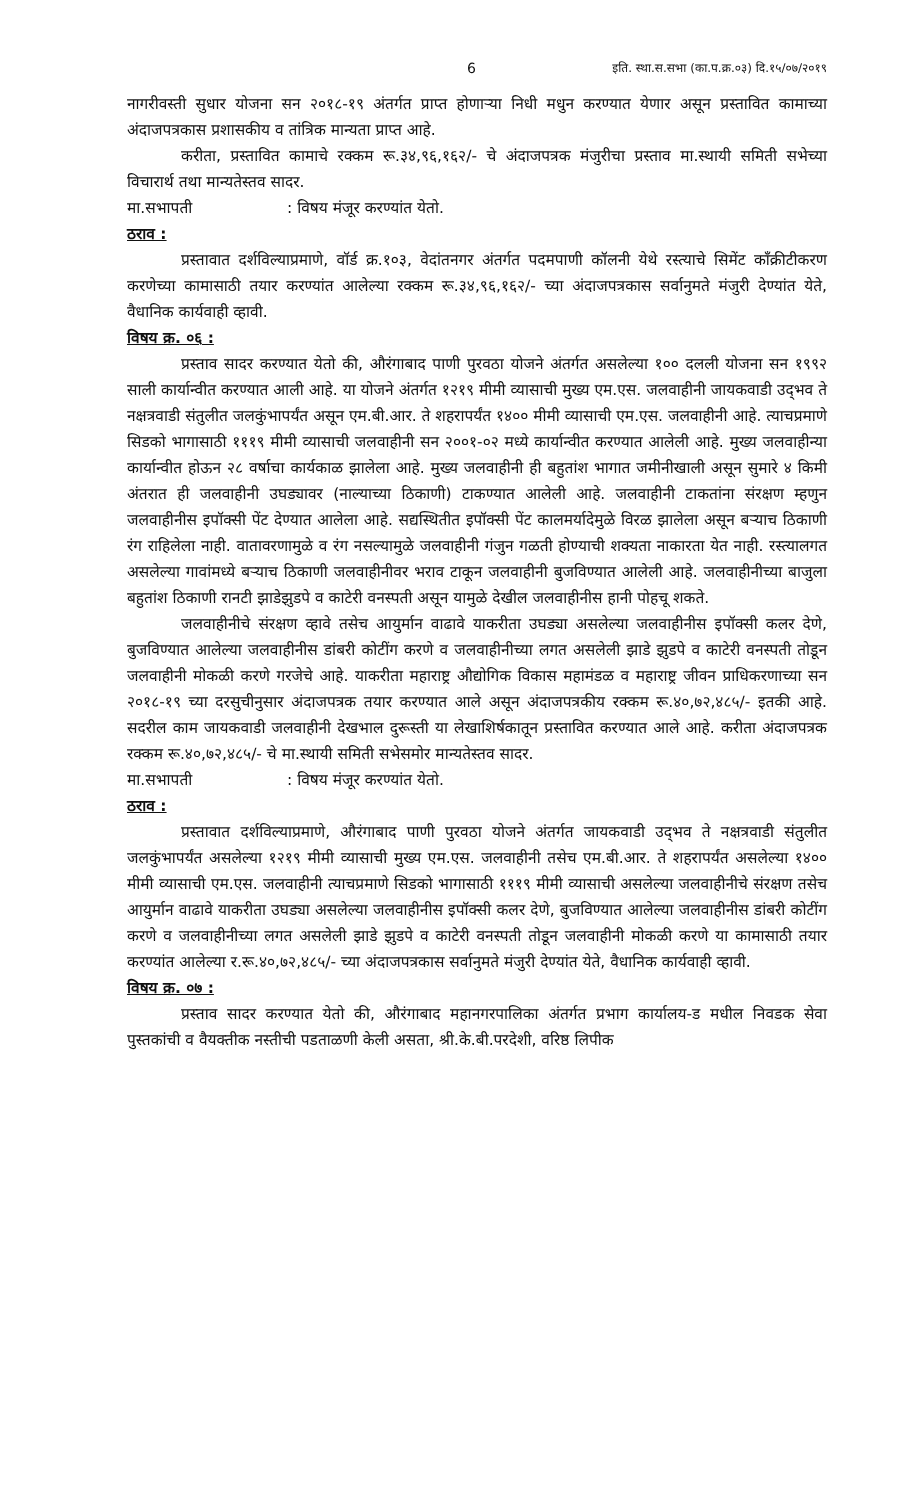6 इति. स्था.स.सभा (का.प.क्र.०३) दि.१५/०७/२०१९
नागरीवस्ती सुधार योजना सन २०१८-१९ अंतर्गत प्राप्त होणाऱ्या निधी मधुन करण्यात येणार असून प्रस्तावित कामाच्या अंदाजपत्रकास प्रशासकीय व तांत्रिक मान्यता प्राप्त आहे.
करीता, प्रस्तावित कामाचे रक्कम रू.३४,९६,१६२/- चे अंदाजपत्रक मंजुरीचा प्रस्ताव मा.स्थायी समिती सभेच्या विचारार्थ तथा मान्यतेस्तव सादर.
मा.सभापती: विषय मंजूर करण्यांत येतो.
ठराव :
प्रस्तावात दर्शविल्याप्रमाणे, वॉर्ड क्र.१०३, वेदांतनगर अंतर्गत पदमपाणी कॉलनी येथे रस्त्याचे सिमेंट कॉंक्रीटीकरण करणेच्या कामासाठी तयार करण्यांत आलेल्या रक्कम रू.३४,९६,१६२/- च्या अंदाजपत्रकास सर्वानुमते मंजुरी देण्यांत येते, वैधानिक कार्यवाही व्हावी.
विषय क्र. ०६ :
प्रस्ताव सादर करण्यात येतो की, औरंगाबाद पाणी पुरवठा योजने अंतर्गत असलेल्या १०० दलली योजना सन १९९२ साली कार्यान्वीत करण्यात आली आहे. या योजने अंतर्गत १२१९ मीमी व्यासाची मुख्य एम.एस. जलवाहीनी जायकवाडी उद्‌भव ते नक्षत्रवाडी संतुलीत जलकुंभापर्यंत असून एम.बी.आर. ते शहरापर्यंत १४०० मीमी व्यासाची एम.एस. जलवाहीनी आहे. त्याचप्रमाणे सिडको भागासाठी १११९ मीमी व्यासाची जलवाहीनी सन २००१-०२ मध्ये कार्यान्वीत करण्यात आलेली आहे. मुख्य जलवाहीन्या कार्यान्वीत होऊन २८ वर्षाचा कार्यकाळ झालेला आहे. मुख्य जलवाहीनी ही बहुतांश भागात जमीनीखाली असून सुमारे ४ किमी अंतरात ही जलवाहीनी उघड्यावर (नाल्याच्या ठिकाणी) टाकण्यात आलेली आहे. जलवाहीनी टाकतांना संरक्षण म्हणुन जलवाहीनीस इपॉक्सी पेंट देण्यात आलेला आहे. सद्यस्थितीत इपॉक्सी पेंट कालमर्यादेमुळे विरळ झालेला असून बऱ्याच ठिकाणी रंग राहिलेला नाही. वातावरणामुळे व रंग नसल्यामुळे जलवाहीनी गंजुन गळती होण्याची शक्यता नाकारता येत नाही. रस्त्यालगत असलेल्या गावांमध्ये बऱ्याच ठिकाणी जलवाहीनीवर भराव टाकून जलवाहीनी बुजविण्यात आलेली आहे. जलवाहीनीच्या बाजुला बहुतांश ठिकाणी रानटी झाडेझुडपे व काटेरी वनस्पती असून यामुळे देखील जलवाहीनीस हानी पोहचू शकते.
जलवाहीनीचे संरक्षण व्हावे तसेच आयुर्मान वाढावे याकरीता उघड्या असलेल्या जलवाहीनीस इपॉक्सी कलर देणे, बुजविण्यात आलेल्या जलवाहीनीस डांबरी कोटींग करणे व जलवाहीनीच्या लगत असलेली झाडे झुडपे व काटेरी वनस्पती तोडून जलवाहीनी मोकळी करणे गरजेचे आहे. याकरीता महाराष्ट्र औद्योगिक विकास महामंडळ व महाराष्ट्र जीवन प्राधिकरणाच्या सन २०१८-१९ च्या दरसुचीनुसार अंदाजपत्रक तयार करण्यात आले असून अंदाजपत्रकीय रक्कम रू.४०,७२,४८५/- इतकी आहे. सदरील काम जायकवाडी जलवाहीनी देखभाल दुरूस्ती या लेखाशिर्षकातून प्रस्तावित करण्यात आले आहे. करीता अंदाजपत्रक रक्कम रू.४०,७२,४८५/- चे मा.स्थायी समिती सभेसमोर मान्यतेस्तव सादर.
मा.सभापती: विषय मंजूर करण्यांत येतो.
ठराव :
प्रस्तावात दर्शविल्याप्रमाणे, औरंगाबाद पाणी पुरवठा योजने अंतर्गत जायकवाडी उद्‌भव ते नक्षत्रवाडी संतुलीत जलकुंभापर्यंत असलेल्या १२१९ मीमी व्यासाची मुख्य एम.एस. जलवाहीनी तसेच एम.बी.आर. ते शहरापर्यंत असलेल्या १४०० मीमी व्यासाची एम.एस. जलवाहीनी त्याचप्रमाणे सिडको भागासाठी १११९ मीमी व्यासाची असलेल्या जलवाहीनीचे संरक्षण तसेच आयुर्मान वाढावे याकरीता उघड्या असलेल्या जलवाहीनीस इपॉक्सी कलर देणे, बुजविण्यात आलेल्या जलवाहीनीस डांबरी कोटींग करणे व जलवाहीनीच्या लगत असलेली झाडे झुडपे व काटेरी वनस्पती तोडून जलवाहीनी मोकळी करणे या कामासाठी तयार करण्यांत आलेल्या र.रू.४०,७२,४८५/- च्या अंदाजपत्रकास सर्वानुमते मंजुरी देण्यांत येते, वैधानिक कार्यवाही व्हावी.
विषय क्र. ०७ :
प्रस्ताव सादर करण्यात येतो की, औरंगाबाद महानगरपालिका अंतर्गत प्रभाग कार्यालय-ड मधील निवडक सेवा पुस्तकांची व वैयक्तीक नस्तीची पडताळणी केली असता, श्री.के.बी.परदेशी, वरिष्ठ लिपीक